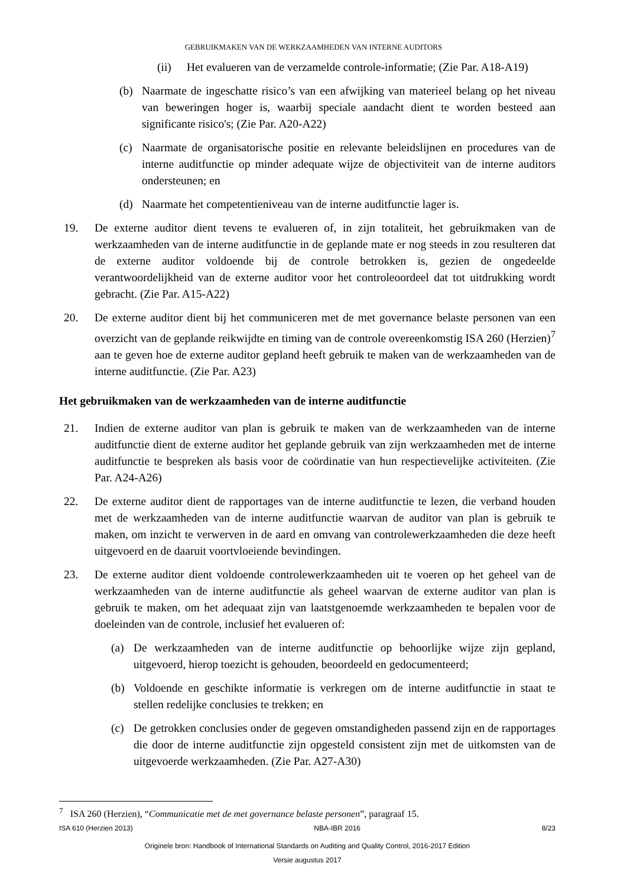GEBRUIKMAKEN VAN DE WERKZAAMHEDEN VAN INTERNE AUDITORS
(ii) Het evalueren van de verzamelde controle-informatie; (Zie Par. A18-A19)
(b) Naarmate de ingeschatte risico’s van een afwijking van materieel belang op het niveau van beweringen hoger is, waarbij speciale aandacht dient te worden besteed aan significante risico's; (Zie Par. A20-A22)
(c) Naarmate de organisatorische positie en relevante beleidslijnen en procedures van de interne auditfunctie op minder adequate wijze de objectiviteit van de interne auditors ondersteunen; en
(d) Naarmate het competentieniveau van de interne auditfunctie lager is.
19. De externe auditor dient tevens te evalueren of, in zijn totaliteit, het gebruikmaken van de werkzaamheden van de interne auditfunctie in de geplande mate er nog steeds in zou resulteren dat de externe auditor voldoende bij de controle betrokken is, gezien de ongedeelde verantwoordelijkheid van de externe auditor voor het controleoordeel dat tot uitdrukking wordt gebracht. (Zie Par. A15-A22)
20. De externe auditor dient bij het communiceren met de met governance belaste personen van een overzicht van de geplande reikwijdte en timing van de controle overeenkomstig ISA 260 (Herzien)<sup>7</sup> aan te geven hoe de externe auditor gepland heeft gebruik te maken van de werkzaamheden van de interne auditfunctie. (Zie Par. A23)
Het gebruikmaken van de werkzaamheden van de interne auditfunctie
21. Indien de externe auditor van plan is gebruik te maken van de werkzaamheden van de interne auditfunctie dient de externe auditor het geplande gebruik van zijn werkzaamheden met de interne auditfunctie te bespreken als basis voor de coördinatie van hun respectievelijke activiteiten. (Zie Par. A24-A26)
22. De externe auditor dient de rapportages van de interne auditfunctie te lezen, die verband houden met de werkzaamheden van de interne auditfunctie waarvan de auditor van plan is gebruik te maken, om inzicht te verwerven in de aard en omvang van controlewerkzaamheden die deze heeft uitgevoerd en de daaruit voortvloeiende bevindingen.
23. De externe auditor dient voldoende controlewerkzaamheden uit te voeren op het geheel van de werkzaamheden van de interne auditfunctie als geheel waarvan de externe auditor van plan is gebruik te maken, om het adequaat zijn van laatstgenoemde werkzaamheden te bepalen voor de doeleinden van de controle, inclusief het evalueren of:
(a) De werkzaamheden van de interne auditfunctie op behoorlijke wijze zijn gepland, uitgevoerd, hierop toezicht is gehouden, beoordeeld en gedocumenteerd;
(b) Voldoende en geschikte informatie is verkregen om de interne auditfunctie in staat te stellen redelijke conclusies te trekken; en
(c) De getrokken conclusies onder de gegeven omstandigheden passend zijn en de rapportages die door de interne auditfunctie zijn opgesteld consistent zijn met de uitkomsten van de uitgevoerde werkzaamheden. (Zie Par. A27-A30)
<sup>7</sup> ISA 260 (Herzien), “Communicatie met de met governance belaste personen”, paragraaf 15.
ISA 610 (Herzien 2013) NBA-IBR 2016 8/23
Originele bron: Handbook of International Standards on Auditing and Quality Control, 2016-2017 Edition
Versie augustus 2017